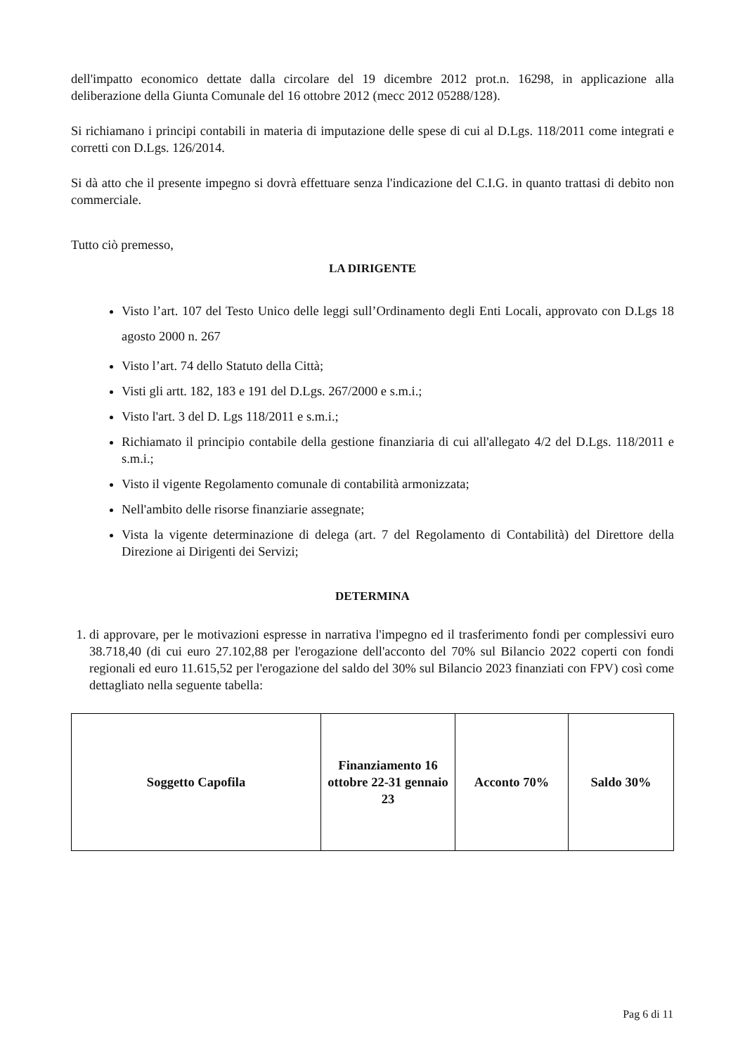dell'impatto economico dettate dalla circolare del 19 dicembre 2012 prot.n. 16298, in applicazione alla deliberazione della Giunta Comunale del 16 ottobre 2012 (mecc 2012 05288/128).
Si richiamano i principi contabili in materia di imputazione delle spese di cui al D.Lgs. 118/2011 come integrati e corretti con D.Lgs. 126/2014.
Si dà atto che il presente impegno si dovrà effettuare senza l'indicazione del C.I.G. in quanto trattasi di debito non commerciale.
Tutto ciò premesso,
LA DIRIGENTE
Visto l’art. 107 del Testo Unico delle leggi sull’Ordinamento degli Enti Locali, approvato con D.Lgs 18 agosto 2000 n. 267
Visto l’art. 74 dello Statuto della Città;
Visti gli artt. 182, 183 e 191 del D.Lgs. 267/2000 e s.m.i.;
Visto l'art. 3 del D. Lgs 118/2011 e s.m.i.;
Richiamato il principio contabile della gestione finanziaria di cui all'allegato 4/2 del D.Lgs. 118/2011 e s.m.i.;
Visto il vigente Regolamento comunale di contabilità armonizzata;
Nell'ambito delle risorse finanziarie assegnate;
Vista la vigente determinazione di delega (art. 7 del Regolamento di Contabilità) del Direttore della Direzione ai Dirigenti dei Servizi;
DETERMINA
1. di approvare, per le motivazioni espresse in narrativa l'impegno ed il trasferimento fondi per complessivi euro 38.718,40 (di cui euro 27.102,88 per l'erogazione dell'acconto del 70% sul Bilancio 2022 coperti con fondi regionali ed euro 11.615,52 per l'erogazione del saldo del 30% sul Bilancio 2023 finanziati con FPV) così come dettagliato nella seguente tabella:
| Soggetto Capofila | Finanziamento 16 ottobre 22-31 gennaio 23 | Acconto 70% | Saldo 30% |
| --- | --- | --- | --- |
Pag 6 di 11